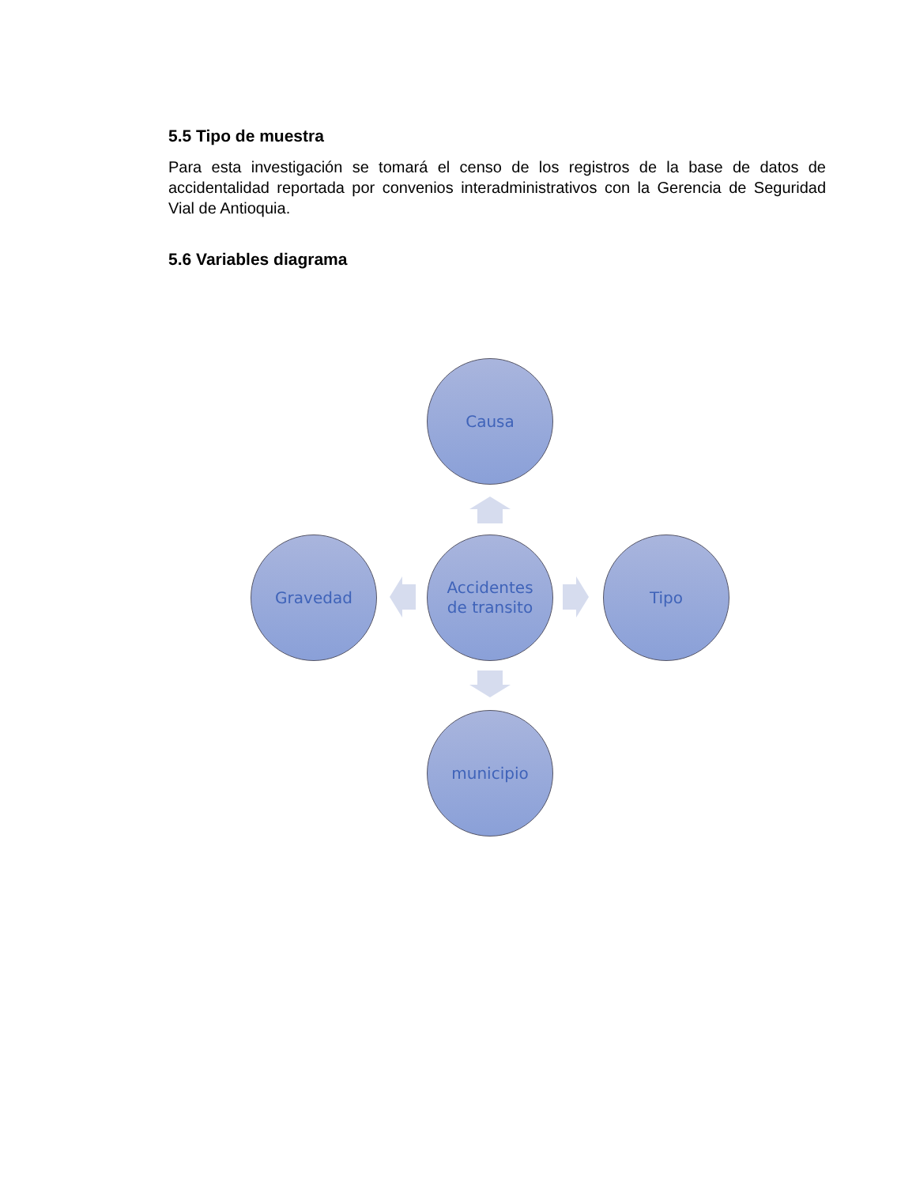5.5 Tipo de muestra
Para esta investigación se tomará el censo de los registros de la base de datos de accidentalidad reportada por convenios interadministrativos con la Gerencia de Seguridad Vial de Antioquia.
5.6 Variables diagrama
Causa
Accidentes
de transito
Gravedad Tipo
municipio